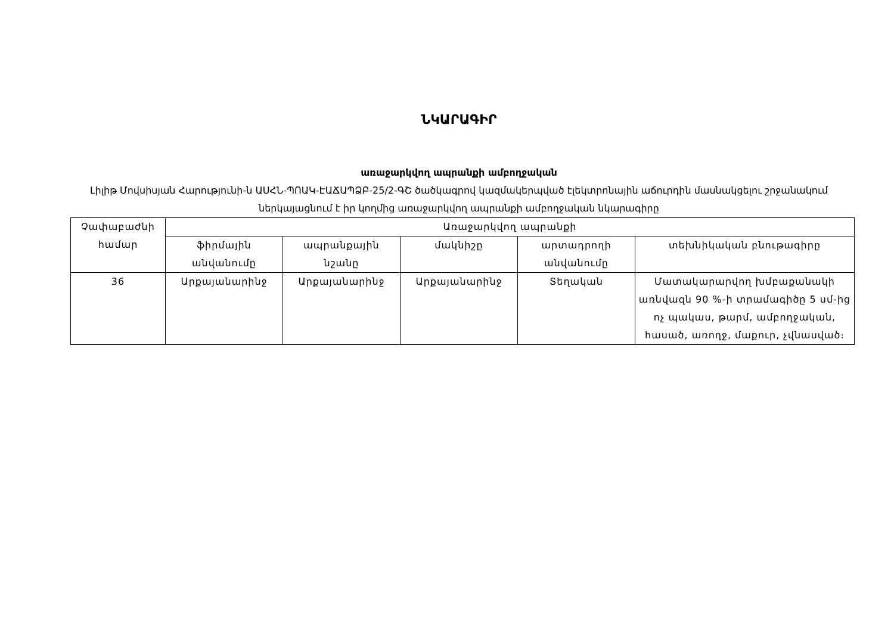ՆԿԱՐԱԳԻՐ
առաջարկվող ապրանքի ամբողջական
Լիլիթ Մովսիսյան Հարությունի-ն ԱՍՀՆ-ՊՈԱԿ-ԷԱՃԱՊՁԲ-25/2-ԳՇ ծածկագրով կազմակերպված էլեկտրոնային աճուրդին մասնակցելու շրջանակում ներկայացնում է իր կողմից առաջարկվող ապրանքի ամբողջական նկարագիրը
| Չափաբաժնի համար | Առաջարկվող ապրանքի | | | | |
| --- | --- | --- | --- | --- | --- |
| | ֆիրմային անվանումը | ապրանքային նշանը | մակնիշը | արտադրողի անվանումը | տեխնիկական բնութագիրը |
| 36 | Արքայանարինջ | Արքայանարինջ | Արքայանարինջ | Տեղական | Մատակարարվող խմբաքանակի առնվազն 90 %-ի տրամագիծը 5 սմ-ից ոչ պակաս, թարմ, ամբողջական, հասած, առողջ, մաքուր, չվնասված։ |